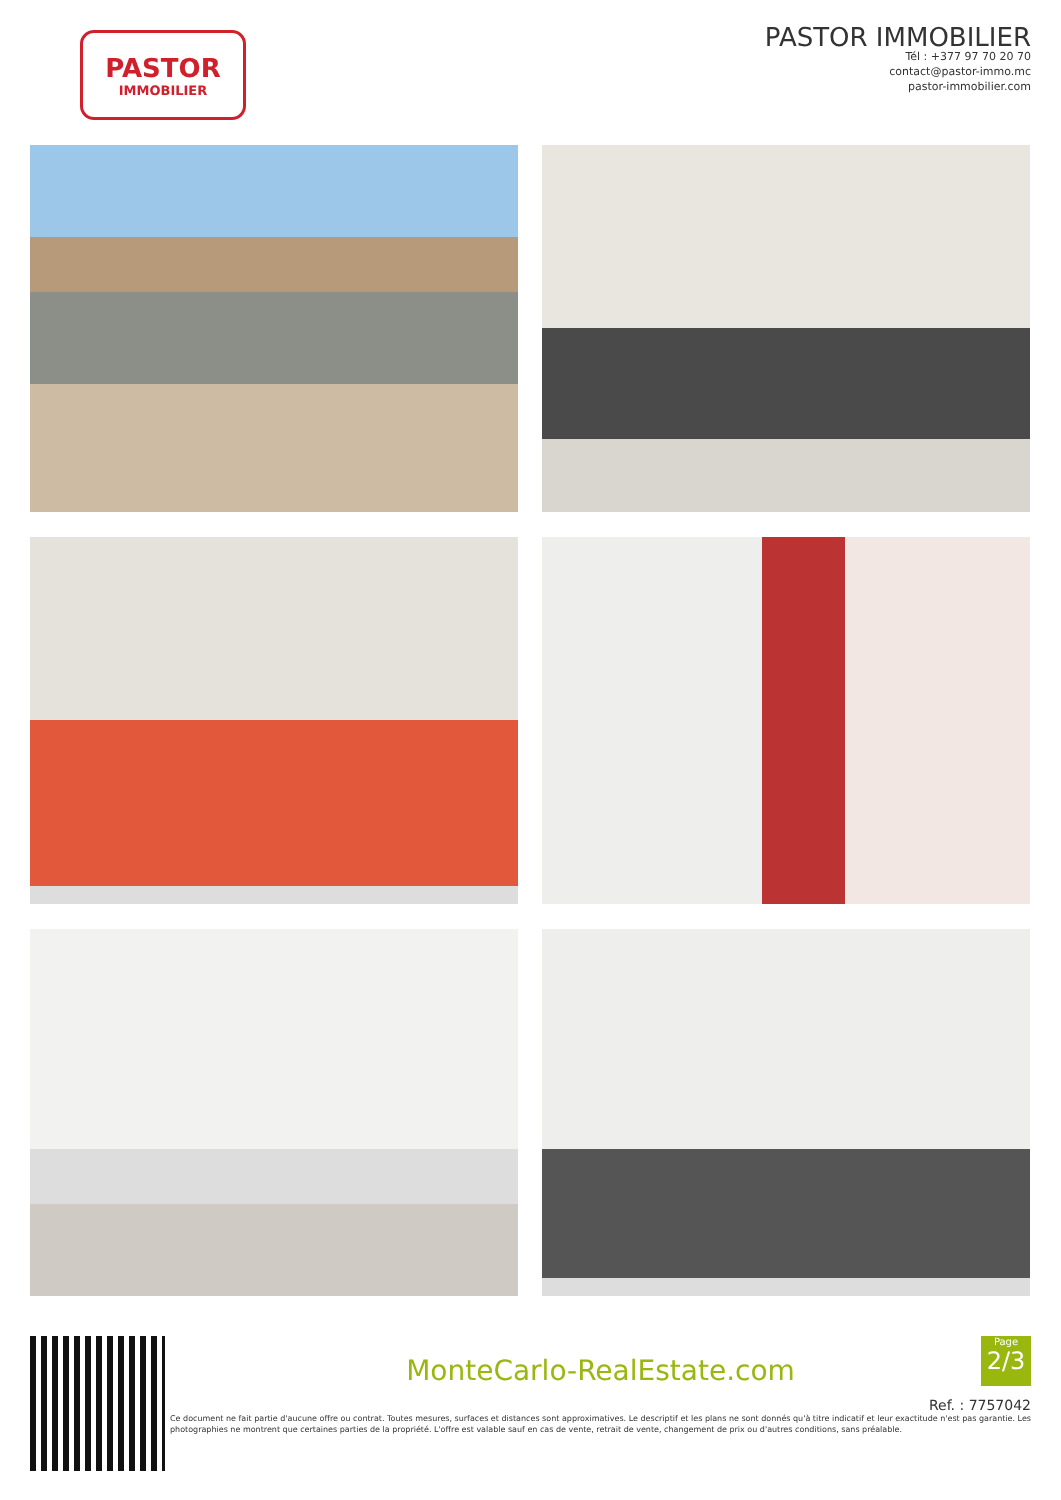PASTOR
IMMOBILIER
PASTOR IMMOBILIER
Tél : +377 97 70 20 70
contact@pastor-immo.mc
pastor-immobilier.com
MonteCarlo-RealEstate.com
Ref. : 7757042
Ce document ne fait partie d'aucune offre ou contrat. Toutes mesures, surfaces et distances sont approximatives. Le descriptif et les plans ne sont donnés qu'à titre indicatif et leur exactitude n'est pas garantie. Les photographies ne montrent que certaines parties de la propriété. L'offre est valable sauf en cas de vente, retrait de vente, changement de prix ou d'autres conditions, sans préalable.
Page
2/3